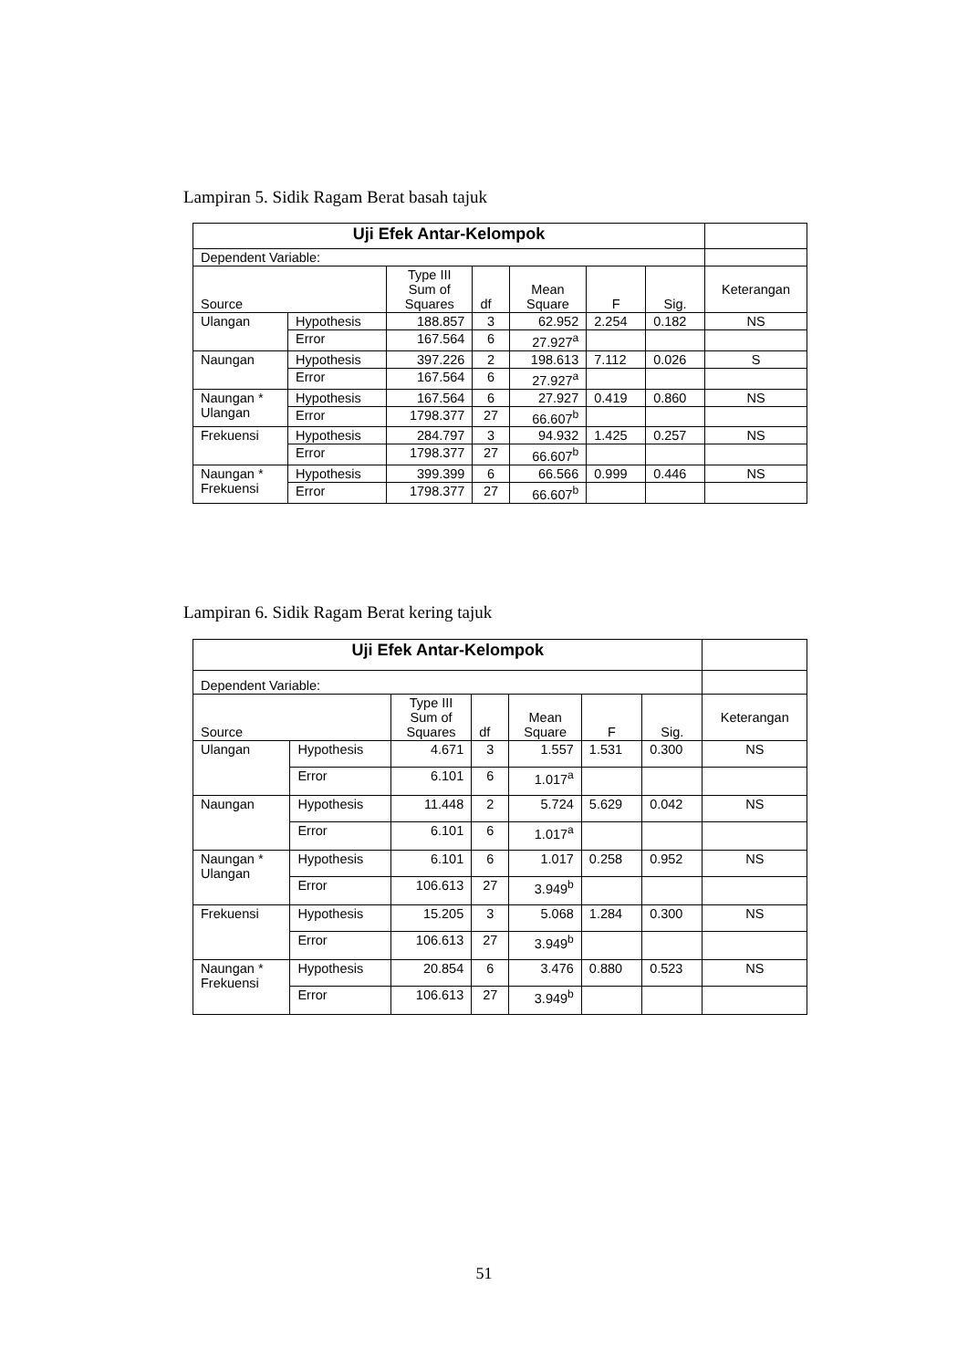Lampiran 5. Sidik Ragam Berat basah tajuk
| Uji Efek Antar-Kelompok | | | | | | | |
| Dependent Variable: | | | | | | | |
| Source | | Type III Sum of Squares | df | Mean Square | F | Sig. | Keterangan |
| Ulangan | Hypothesis | 188.857 | 3 | 62.952 | 2.254 | 0.182 | NS |
| | Error | 167.564 | 6 | 27.927<sup>a</sup> | | | |
| Naungan | Hypothesis | 397.226 | 2 | 198.613 | 7.112 | 0.026 | S |
| | Error | 167.564 | 6 | 27.927<sup>a</sup> | | | |
| Naungan * Ulangan | Hypothesis | 167.564 | 6 | 27.927 | 0.419 | 0.860 | NS |
| | Error | 1798.377 | 27 | 66.607<sup>b</sup> | | | |
| Frekuensi | Hypothesis | 284.797 | 3 | 94.932 | 1.425 | 0.257 | NS |
| | Error | 1798.377 | 27 | 66.607<sup>b</sup> | | | |
| Naungan * Frekuensi | Hypothesis | 399.399 | 6 | 66.566 | 0.999 | 0.446 | NS |
| | Error | 1798.377 | 27 | 66.607<sup>b</sup> | | | |
Lampiran 6. Sidik Ragam Berat kering tajuk
| Uji Efek Antar-Kelompok | | | | | | | |
| Dependent Variable: | | | | | | | |
| Source | | Type III Sum of Squares | df | Mean Square | F | Sig. | Keterangan |
| Ulangan | Hypothesis | 4.671 | 3 | 1.557 | 1.531 | 0.300 | NS |
| | Error | 6.101 | 6 | 1.017<sup>a</sup> | | | |
| Naungan | Hypothesis | 11.448 | 2 | 5.724 | 5.629 | 0.042 | NS |
| | Error | 6.101 | 6 | 1.017<sup>a</sup> | | | |
| Naungan * Ulangan | Hypothesis | 6.101 | 6 | 1.017 | 0.258 | 0.952 | NS |
| | Error | 106.613 | 27 | 3.949<sup>b</sup> | | | |
| Frekuensi | Hypothesis | 15.205 | 3 | 5.068 | 1.284 | 0.300 | NS |
| | Error | 106.613 | 27 | 3.949<sup>b</sup> | | | |
| Naungan * Frekuensi | Hypothesis | 20.854 | 6 | 3.476 | 0.880 | 0.523 | NS |
| | Error | 106.613 | 27 | 3.949<sup>b</sup> | | | |
51